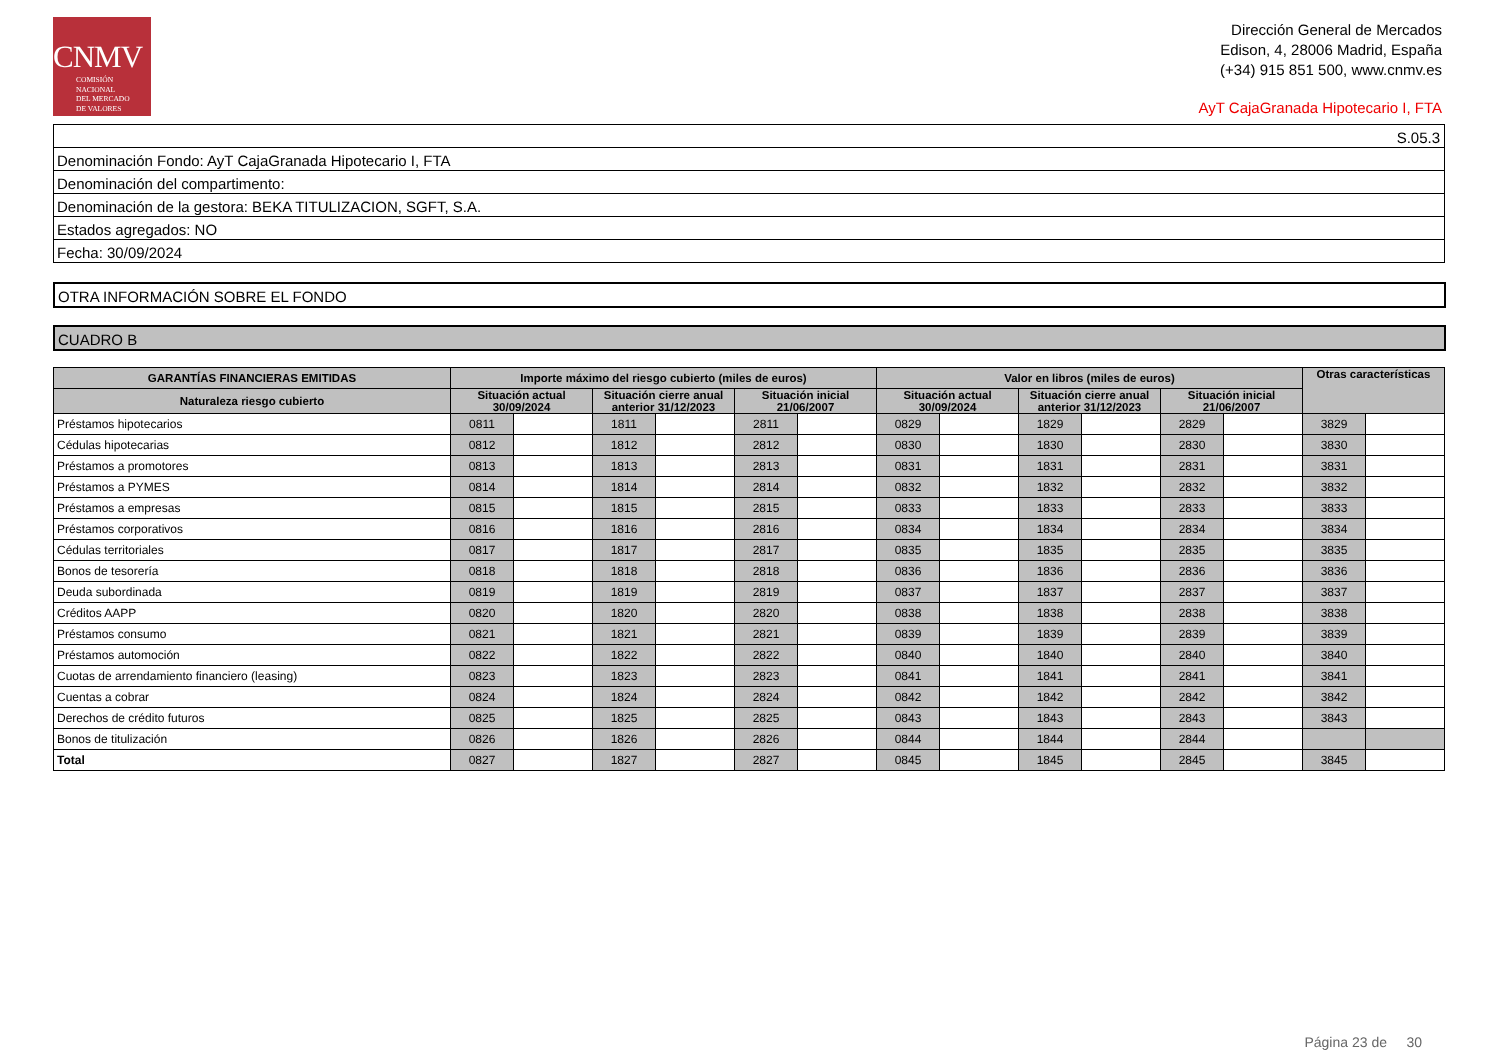CNMV
COMISIÓN
NACIONAL
DEL MERCADO
DE VALORES
Dirección General de Mercados
Edison, 4, 28006 Madrid, España
(+34) 915 851 500, www.cnmv.es
AyT CajaGranada Hipotecario I, FTA
S.05.3
Denominación Fondo: AyT CajaGranada Hipotecario I, FTA
Denominación del compartimento:
Denominación de la gestora: BEKA TITULIZACION, SGFT, S.A.
Estados agregados: NO
Fecha: 30/09/2024
OTRA INFORMACIÓN SOBRE EL FONDO
CUADRO B
| GARANTÍAS FINANCIERAS EMITIDAS | Importe máximo del riesgo cubierto (miles de euros) | | | | | | Valor en libros (miles de euros) | | | | | | Otras características | |
| --- | --- | --- | --- | --- | --- | --- | --- | --- | --- | --- | --- | --- | --- | --- |
| Naturaleza riesgo cubierto | Situación actual 30/09/2024 | | Situación cierre anual anterior 31/12/2023 | | Situación inicial 21/06/2007 | | Situación actual 30/09/2024 | | Situación cierre anual anterior 31/12/2023 | | Situación inicial 21/06/2007 | | | |
| Préstamos hipotecarios | 0811 | | 1811 | | 2811 | | 0829 | | 1829 | | 2829 | | 3829 | |
| Cédulas hipotecarias | 0812 | | 1812 | | 2812 | | 0830 | | 1830 | | 2830 | | 3830 | |
| Préstamos a promotores | 0813 | | 1813 | | 2813 | | 0831 | | 1831 | | 2831 | | 3831 | |
| Préstamos a PYMES | 0814 | | 1814 | | 2814 | | 0832 | | 1832 | | 2832 | | 3832 | |
| Préstamos a empresas | 0815 | | 1815 | | 2815 | | 0833 | | 1833 | | 2833 | | 3833 | |
| Préstamos corporativos | 0816 | | 1816 | | 2816 | | 0834 | | 1834 | | 2834 | | 3834 | |
| Cédulas territoriales | 0817 | | 1817 | | 2817 | | 0835 | | 1835 | | 2835 | | 3835 | |
| Bonos de tesorería | 0818 | | 1818 | | 2818 | | 0836 | | 1836 | | 2836 | | 3836 | |
| Deuda subordinada | 0819 | | 1819 | | 2819 | | 0837 | | 1837 | | 2837 | | 3837 | |
| Créditos AAPP | 0820 | | 1820 | | 2820 | | 0838 | | 1838 | | 2838 | | 3838 | |
| Préstamos consumo | 0821 | | 1821 | | 2821 | | 0839 | | 1839 | | 2839 | | 3839 | |
| Préstamos automoción | 0822 | | 1822 | | 2822 | | 0840 | | 1840 | | 2840 | | 3840 | |
| Cuotas de arrendamiento financiero (leasing) | 0823 | | 1823 | | 2823 | | 0841 | | 1841 | | 2841 | | 3841 | |
| Cuentas a cobrar | 0824 | | 1824 | | 2824 | | 0842 | | 1842 | | 2842 | | 3842 | |
| Derechos de crédito futuros | 0825 | | 1825 | | 2825 | | 0843 | | 1843 | | 2843 | | 3843 | |
| Bonos de titulización | 0826 | | 1826 | | 2826 | | 0844 | | 1844 | | 2844 | | | |
| Total | 0827 | | 1827 | | 2827 | | 0845 | | 1845 | | 2845 | | 3845 | |
Página 23 de 30